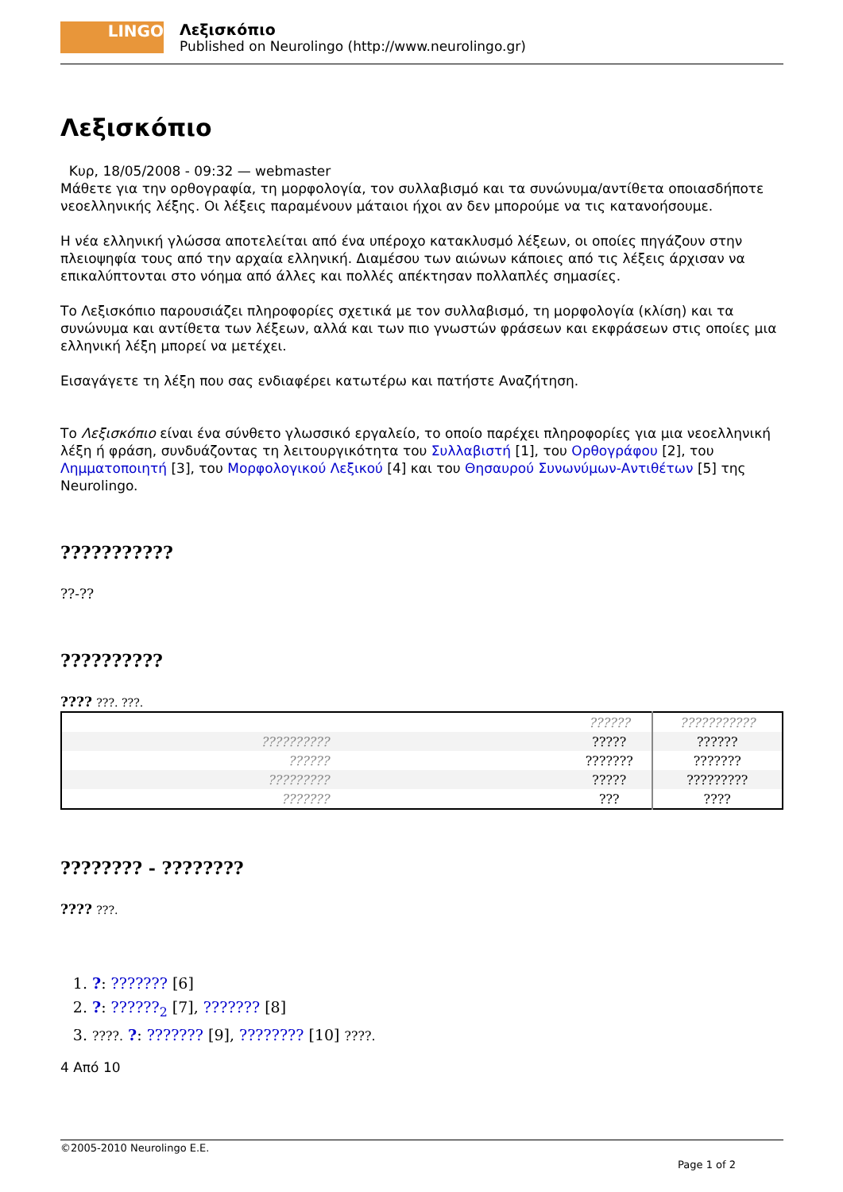LINGO
Λεξισκόπιο
Published on Neurolingo (http://www.neurolingo.gr)
Λεξισκόπιο
Κυρ, 18/05/2008 - 09:32 — webmaster
Μάθετε για την ορθογραφία, τη μορφολογία, τον συλλαβισμό και τα συνώνυμα/αντίθετα οποιασδήποτε νεοελληνικής λέξης. Οι λέξεις παραμένουν μάταιοι ήχοι αν δεν μπορούμε να τις κατανοήσουμε.
Η νέα ελληνική γλώσσα αποτελείται από ένα υπέροχο κατακλυσμό λέξεων, οι οποίες πηγάζουν στην πλειοψηφία τους από την αρχαία ελληνική. Διαμέσου των αιώνων κάποιες από τις λέξεις άρχισαν να επικαλύπτονται στο νόημα από άλλες και πολλές απέκτησαν πολλαπλές σημασίες.
Το Λεξισκόπιο παρουσιάζει πληροφορίες σχετικά με τον συλλαβισμό, τη μορφολογία (κλίση) και τα συνώνυμα και αντίθετα των λέξεων, αλλά και των πιο γνωστών φράσεων και εκφράσεων στις οποίες μια ελληνική λέξη μπορεί να μετέχει.
Εισαγάγετε τη λέξη που σας ενδιαφέρει κατωτέρω και πατήστε Αναζήτηση.
Το Λεξισκόπιο είναι ένα σύνθετο γλωσσικό εργαλείο, το οποίο παρέχει πληροφορίες για μια νεοελληνική λέξη ή φράση, συνδυάζοντας τη λειτουργικότητα του Συλλαβιστή [1], του Ορθογράφου [2], του Λημματοποιητή [3], του Μορφολογικού Λεξικού [4] και του Θησαυρού Συνωνύμων-Αντιθέτων [5] της Neurolingo.
???????????
??-??
??????????
???? ???. ???.
| | ?????? | ??????????? |
| ?????????? | ????? | ?????? |
| ?????? | ??????? | ??????? |
| ????????? | ????? | ????????? |
| ??????? | ??? | ???? |
???????? - ????????
???? ???.
1. ?: ??????? [6]
2. ?: ??????<sub>2</sub> [7], ??????? [8]
3. ????. ?: ??????? [9], ???????? [10] ????.
4 Από 10
©2005-2010 Neurolingo E.E.
Page 1 of 2